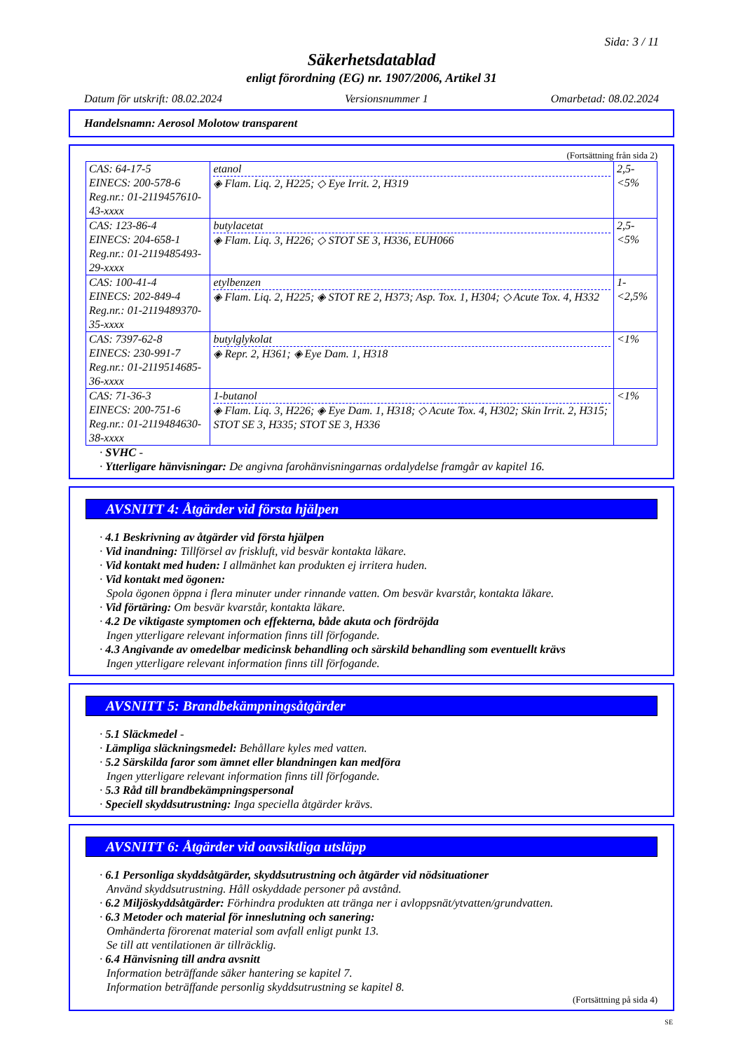Sida: 3 / 11
Säkerhetsdatablad
enligt förordning (EG) nr. 1907/2006, Artikel 31
Datum för utskrift: 08.02.2024 Versionsnummer 1 Omarbetad: 08.02.2024
Handelsnamn: Aerosol Molotow transparent
(Fortsättning från sida 2)
| CAS: 64-17-5 EINECS: 200-578-6 Reg.nr.: 01-2119457610-43-xxxx | etanol ◈ Flam. Liq. 2, H225; ◇ Eye Irrit. 2, H319 | 2,5-<5% |
| CAS: 123-86-4 EINECS: 204-658-1 Reg.nr.: 01-2119485493-29-xxxx | butylacetat ◈ Flam. Liq. 3, H226; ◇ STOT SE 3, H336, EUH066 | 2,5-<5% |
| CAS: 100-41-4 EINECS: 202-849-4 Reg.nr.: 01-2119489370-35-xxxx | etylbenzen ◈ Flam. Liq. 2, H225; ◈ STOT RE 2, H373; Asp. Tox. 1, H304; ◇ Acute Tox. 4, H332 | 1-<2,5% |
| CAS: 7397-62-8 EINECS: 230-991-7 Reg.nr.: 01-2119514685-36-xxxx | butylglykolat ◈ Repr. 2, H361; ◈ Eye Dam. 1, H318 | <1% |
| CAS: 71-36-3 EINECS: 200-751-6 Reg.nr.: 01-2119484630-38-xxxx | 1-butanol ◈ Flam. Liq. 3, H226; ◈ Eye Dam. 1, H318; ◇ Acute Tox. 4, H302; Skin Irrit. 2, H315; STOT SE 3, H335; STOT SE 3, H336 | <1% |
· SVHC -
· Ytterligare hänvisningar: De angivna farohänvisningarnas ordalydelse framgår av kapitel 16.
AVSNITT 4: Åtgärder vid första hjälpen
· 4.1 Beskrivning av åtgärder vid första hjälpen
· Vid inandning: Tillförsel av friskluft, vid besvär kontakta läkare.
· Vid kontakt med huden: I allmänhet kan produkten ej irritera huden.
· Vid kontakt med ögonen:
Spola ögonen öppna i flera minuter under rinnande vatten. Om besvär kvarstår, kontakta läkare.
· Vid förtäring: Om besvär kvarstår, kontakta läkare.
· 4.2 De viktigaste symptomen och effekterna, både akuta och fördröjda
Ingen ytterligare relevant information finns till förfogande.
· 4.3 Angivande av omedelbar medicinsk behandling och särskild behandling som eventuellt krävs
Ingen ytterligare relevant information finns till förfogande.
AVSNITT 5: Brandbekämpningsåtgärder
· 5.1 Släckmedel -
· Lämpliga släckningsmedel: Behållare kyles med vatten.
· 5.2 Särskilda faror som ämnet eller blandningen kan medföra
Ingen ytterligare relevant information finns till förfogande.
· 5.3 Råd till brandbekämpningspersonal
· Speciell skyddsutrustning: Inga speciella åtgärder krävs.
AVSNITT 6: Åtgärder vid oavsiktliga utsläpp
· 6.1 Personliga skyddsåtgärder, skyddsutrustning och åtgärder vid nödsituationer
Använd skyddsutrustning. Håll oskyddade personer på avstånd.
· 6.2 Miljöskyddsåtgärder: Förhindra produkten att tränga ner i avloppsnät/ytvatten/grundvatten.
· 6.3 Metoder och material för inneslutning och sanering:
Omhänderta förorenat material som avfall enligt punkt 13.
Se till att ventilationen är tillräcklig.
· 6.4 Hänvisning till andra avsnitt
Information beträffande säker hantering se kapitel 7.
Information beträffande personlig skyddsutrustning se kapitel 8.
(Fortsättning på sida 4)
SE